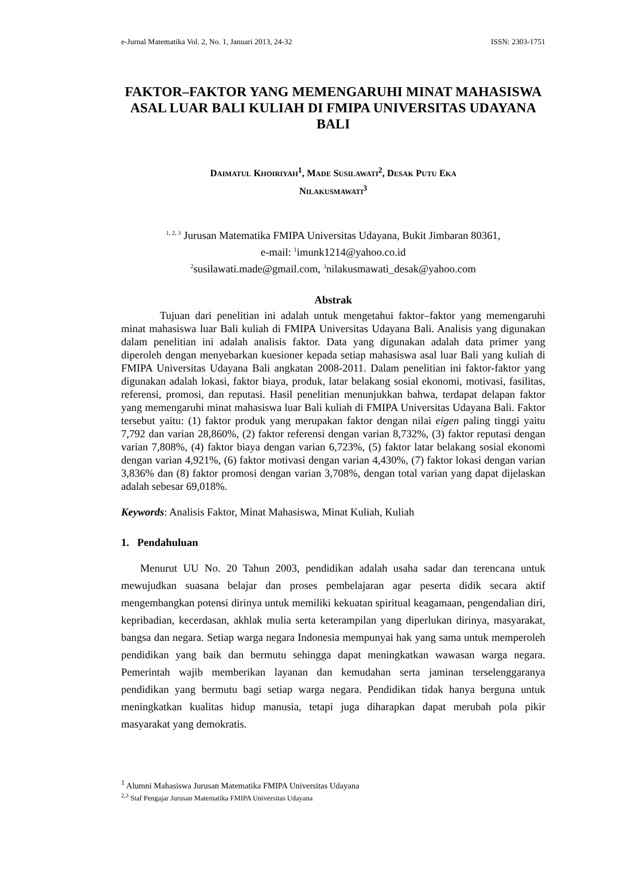e-Jurnal Matematika Vol. 2, No. 1, Januari 2013, 24-32 ISSN: 2303-1751
FAKTOR–FAKTOR YANG MEMENGARUHI MINAT MAHASISWA ASAL LUAR BALI KULIAH DI FMIPA UNIVERSITAS UDAYANA BALI
DAIMATUL KHOIRIYAH<sup>1</sup>, MADE SUSILAWATI<sup>2</sup>, DESAK PUTU EKA
NILAKUSMAWATI<sup>3</sup>
<sup>1, 2, 3</sup> Jurusan Matematika FMIPA Universitas Udayana, Bukit Jimbaran 80361,
e-mail: <sup>1</sup>imunk1214@yahoo.co.id
<sup>2</sup> susilawati.made@gmail.com, <sup>3</sup>nilakusmawati_desak@yahoo.com
Abstrak
Tujuan dari penelitian ini adalah untuk mengetahui faktor–faktor yang memengaruhi minat mahasiswa luar Bali kuliah di FMIPA Universitas Udayana Bali. Analisis yang digunakan dalam penelitian ini adalah analisis faktor. Data yang digunakan adalah data primer yang diperoleh dengan menyebarkan kuesioner kepada setiap mahasiswa asal luar Bali yang kuliah di FMIPA Universitas Udayana Bali angkatan 2008-2011. Dalam penelitian ini faktor-faktor yang digunakan adalah lokasi, faktor biaya, produk, latar belakang sosial ekonomi, motivasi, fasilitas, referensi, promosi, dan reputasi. Hasil penelitian menunjukkan bahwa, terdapat delapan faktor yang memengaruhi minat mahasiswa luar Bali kuliah di FMIPA Universitas Udayana Bali. Faktor tersebut yaitu: (1) faktor produk yang merupakan faktor dengan nilai eigen paling tinggi yaitu 7,792 dan varian 28,860%, (2) faktor referensi dengan varian 8,732%, (3) faktor reputasi dengan varian 7,808%, (4) faktor biaya dengan varian 6,723%, (5) faktor latar belakang sosial ekonomi dengan varian 4,921%, (6) faktor motivasi dengan varian 4,430%, (7) faktor lokasi dengan varian 3,836% dan (8) faktor promosi dengan varian 3,708%, dengan total varian yang dapat dijelaskan adalah sebesar 69,018%.
Keywords: Analisis Faktor, Minat Mahasiswa, Minat Kuliah, Kuliah
1. Pendahuluan
Menurut UU No. 20 Tahun 2003, pendidikan adalah usaha sadar dan terencana untuk mewujudkan suasana belajar dan proses pembelajaran agar peserta didik secara aktif mengembangkan potensi dirinya untuk memiliki kekuatan spiritual keagamaan, pengendalian diri, kepribadian, kecerdasan, akhlak mulia serta keterampilan yang diperlukan dirinya, masyarakat, bangsa dan negara. Setiap warga negara Indonesia mempunyai hak yang sama untuk memperoleh pendidikan yang baik dan bermutu sehingga dapat meningkatkan wawasan warga negara. Pemerintah wajib memberikan layanan dan kemudahan serta jaminan terselenggaranya pendidikan yang bermutu bagi setiap warga negara. Pendidikan tidak hanya berguna untuk meningkatkan kualitas hidup manusia, tetapi juga diharapkan dapat merubah pola pikir masyarakat yang demokratis.
<sup>1</sup> Alumni Mahasiswa Jurusan Matematika FMIPA Universitas Udayana
<sup>2,3</sup> Staf Pengajar Jurusan Matematika FMIPA Universitas Udayana